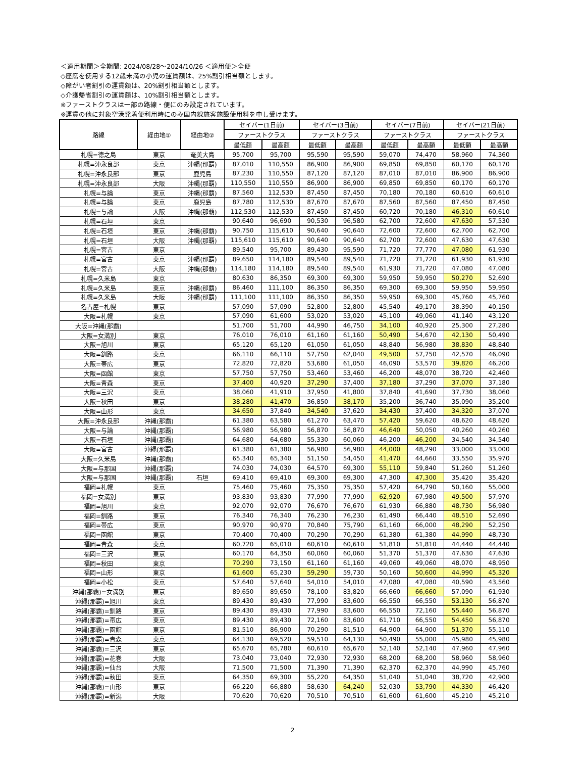＜適用期間＞全期間: 2024/08/28～2024/10/26 ＜適用便＞全便
◇座席を使用する12歳未満の小児の運賃額は、25%割引相当額とします。
◇障がい者割引の運賃額は、20%割引相当額とします。
◇介護帰省割引の運賃額は、10%割引相当額とします。
※ファーストクラスは一部の路線・便にのみ設定されています。
※運賃の他に対象空港発着便利用時にのみ国内線旅客施設使用料を申し受けます。
| 路線 | 経由地① | 経由地② | セイバー(1日前) | | セイバー(3日前) | | セイバー(7日前) | | セイバー(21日前) | |
| --- | --- | --- | --- | --- | --- | --- | --- | --- | --- | --- |
| | | | ファーストクラス | | ファーストクラス | | ファーストクラス | | ファーストクラス | |
| | | | 最低額 | 最高額 | 最低額 | 最高額 | 最低額 | 最高額 | 最低額 | 最高額 |
| 札幌=徳之島 | 東京 | 奄美大島 | 95,700 | 95,700 | 95,590 | 95,590 | 59,070 | 74,470 | 58,960 | 74,360 |
| 札幌=沖永良部 | 東京 | 沖縄(那覇) | 87,010 | 110,550 | 86,900 | 86,900 | 69,850 | 69,850 | 60,170 | 60,170 |
| 札幌=沖永良部 | 東京 | 鹿児島 | 87,230 | 110,550 | 87,120 | 87,120 | 87,010 | 87,010 | 86,900 | 86,900 |
| 札幌=沖永良部 | 大阪 | 沖縄(那覇) | 110,550 | 110,550 | 86,900 | 86,900 | 69,850 | 69,850 | 60,170 | 60,170 |
| 札幌=与論 | 東京 | 沖縄(那覇) | 87,560 | 112,530 | 87,450 | 87,450 | 70,180 | 70,180 | 60,610 | 60,610 |
| 札幌=与論 | 東京 | 鹿児島 | 87,780 | 112,530 | 87,670 | 87,670 | 87,560 | 87,560 | 87,450 | 87,450 |
| 札幌=与論 | 大阪 | 沖縄(那覇) | 112,530 | 112,530 | 87,450 | 87,450 | 60,720 | 70,180 | 46,310 | 60,610 |
| 札幌=石垣 | 東京 | | 90,640 | 96,690 | 90,530 | 96,580 | 62,700 | 72,600 | 47,630 | 57,530 |
| 札幌=石垣 | 東京 | 沖縄(那覇) | 90,750 | 115,610 | 90,640 | 90,640 | 72,600 | 72,600 | 62,700 | 62,700 |
| 札幌=石垣 | 大阪 | 沖縄(那覇) | 115,610 | 115,610 | 90,640 | 90,640 | 62,700 | 72,600 | 47,630 | 47,630 |
| 札幌=宮古 | 東京 | | 89,540 | 95,700 | 89,430 | 95,590 | 71,720 | 77,770 | 47,080 | 61,930 |
| 札幌=宮古 | 東京 | 沖縄(那覇) | 89,650 | 114,180 | 89,540 | 89,540 | 71,720 | 71,720 | 61,930 | 61,930 |
| 札幌=宮古 | 大阪 | 沖縄(那覇) | 114,180 | 114,180 | 89,540 | 89,540 | 61,930 | 71,720 | 47,080 | 47,080 |
| 札幌=久米島 | 東京 | | 80,630 | 86,350 | 69,300 | 69,300 | 59,950 | 59,950 | 50,270 | 52,690 |
| 札幌=久米島 | 東京 | 沖縄(那覇) | 86,460 | 111,100 | 86,350 | 86,350 | 69,300 | 69,300 | 59,950 | 59,950 |
| 札幌=久米島 | 大阪 | 沖縄(那覇) | 111,100 | 111,100 | 86,350 | 86,350 | 59,950 | 69,300 | 45,760 | 45,760 |
| 名古屋=札幌 | 東京 | | 57,090 | 57,090 | 52,800 | 52,800 | 45,540 | 49,170 | 38,390 | 40,150 |
| 大阪=札幌 | 東京 | | 57,090 | 61,600 | 53,020 | 53,020 | 45,100 | 49,060 | 41,140 | 43,120 |
| 大阪=沖縄(那覇) | | | 51,700 | 51,700 | 44,990 | 46,750 | 34,100 | 40,920 | 25,300 | 27,280 |
| 大阪=女満別 | 東京 | | 76,010 | 76,010 | 61,160 | 61,160 | 50,490 | 54,670 | 42,130 | 50,490 |
| 大阪=旭川 | 東京 | | 65,120 | 65,120 | 61,050 | 61,050 | 48,840 | 56,980 | 38,830 | 48,840 |
| 大阪=釧路 | 東京 | | 66,110 | 66,110 | 57,750 | 62,040 | 49,500 | 57,750 | 42,570 | 46,090 |
| 大阪=帯広 | 東京 | | 72,820 | 72,820 | 53,680 | 61,050 | 46,090 | 53,570 | 39,820 | 46,200 |
| 大阪=函館 | 東京 | | 57,750 | 57,750 | 53,460 | 53,460 | 46,200 | 48,070 | 38,720 | 42,460 |
| 大阪=青森 | 東京 | | 37,400 | 40,920 | 37,290 | 37,400 | 37,180 | 37,290 | 37,070 | 37,180 |
| 大阪=三沢 | 東京 | | 38,060 | 41,910 | 37,950 | 41,800 | 37,840 | 41,690 | 37,730 | 38,060 |
| 大阪=秋田 | 東京 | | 38,280 | 41,470 | 36,850 | 38,170 | 35,200 | 36,740 | 35,090 | 35,200 |
| 大阪=山形 | 東京 | | 34,650 | 37,840 | 34,540 | 37,620 | 34,430 | 37,400 | 34,320 | 37,070 |
| 大阪=沖永良部 | 沖縄(那覇) | | 61,380 | 63,580 | 61,270 | 63,470 | 57,420 | 59,620 | 48,620 | 48,620 |
| 大阪=与論 | 沖縄(那覇) | | 56,980 | 56,980 | 56,870 | 56,870 | 46,640 | 50,050 | 40,260 | 40,260 |
| 大阪=石垣 | 沖縄(那覇) | | 64,680 | 64,680 | 55,330 | 60,060 | 46,200 | 46,200 | 34,540 | 34,540 |
| 大阪=宮古 | 沖縄(那覇) | | 61,380 | 61,380 | 56,980 | 56,980 | 44,000 | 48,290 | 33,000 | 33,000 |
| 大阪=久米島 | 沖縄(那覇) | | 65,340 | 65,340 | 51,150 | 54,450 | 41,470 | 44,660 | 33,550 | 35,970 |
| 大阪=与那国 | 沖縄(那覇) | | 74,030 | 74,030 | 64,570 | 69,300 | 55,110 | 59,840 | 51,260 | 51,260 |
| 大阪=与那国 | 沖縄(那覇) | 石垣 | 69,410 | 69,410 | 69,300 | 69,300 | 47,300 | 47,300 | 35,420 | 35,420 |
| 福岡=札幌 | 東京 | | 75,460 | 75,460 | 75,350 | 75,350 | 57,420 | 64,790 | 50,160 | 55,000 |
| 福岡=女満別 | 東京 | | 93,830 | 93,830 | 77,990 | 77,990 | 62,920 | 67,980 | 49,500 | 57,970 |
| 福岡=旭川 | 東京 | | 92,070 | 92,070 | 76,670 | 76,670 | 61,930 | 66,880 | 48,730 | 56,980 |
| 福岡=釧路 | 東京 | | 76,340 | 76,340 | 76,230 | 76,230 | 61,490 | 66,440 | 48,510 | 52,690 |
| 福岡=帯広 | 東京 | | 90,970 | 90,970 | 70,840 | 75,790 | 61,160 | 66,000 | 48,290 | 52,250 |
| 福岡=函館 | 東京 | | 70,400 | 70,400 | 70,290 | 70,290 | 61,380 | 61,380 | 44,990 | 48,730 |
| 福岡=青森 | 東京 | | 60,720 | 65,010 | 60,610 | 60,610 | 51,810 | 51,810 | 44,440 | 44,440 |
| 福岡=三沢 | 東京 | | 60,170 | 64,350 | 60,060 | 60,060 | 51,370 | 51,370 | 47,630 | 47,630 |
| 福岡=秋田 | 東京 | | 70,290 | 73,150 | 61,160 | 61,160 | 49,060 | 49,060 | 48,070 | 48,950 |
| 福岡=山形 | 東京 | | 61,600 | 65,230 | 59,290 | 59,730 | 50,160 | 50,600 | 44,990 | 45,320 |
| 福岡=小松 | 東京 | | 57,640 | 57,640 | 54,010 | 54,010 | 47,080 | 47,080 | 40,590 | 43,560 |
| 沖縄(那覇)=女満別 | 東京 | | 89,650 | 89,650 | 78,100 | 83,820 | 66,660 | 66,660 | 57,090 | 61,930 |
| 沖縄(那覇)=旭川 | 東京 | | 89,430 | 89,430 | 77,990 | 83,600 | 66,550 | 66,550 | 53,130 | 56,870 |
| 沖縄(那覇)=釧路 | 東京 | | 89,430 | 89,430 | 77,990 | 83,600 | 66,550 | 72,160 | 55,440 | 56,870 |
| 沖縄(那覇)=帯広 | 東京 | | 89,430 | 89,430 | 72,160 | 83,600 | 61,710 | 66,550 | 54,450 | 56,870 |
| 沖縄(那覇)=函館 | 東京 | | 81,510 | 86,900 | 70,290 | 81,510 | 64,900 | 64,900 | 51,370 | 55,110 |
| 沖縄(那覇)=青森 | 東京 | | 64,130 | 69,520 | 59,510 | 64,130 | 50,490 | 55,000 | 45,980 | 45,980 |
| 沖縄(那覇)=三沢 | 東京 | | 65,670 | 65,780 | 60,610 | 65,670 | 52,140 | 52,140 | 47,960 | 47,960 |
| 沖縄(那覇)=花巻 | 大阪 | | 73,040 | 73,040 | 72,930 | 72,930 | 68,200 | 68,200 | 58,960 | 58,960 |
| 沖縄(那覇)=仙台 | 大阪 | | 71,500 | 71,500 | 71,390 | 71,390 | 62,370 | 62,370 | 44,990 | 45,760 |
| 沖縄(那覇)=秋田 | 東京 | | 64,350 | 69,300 | 55,220 | 64,350 | 51,040 | 51,040 | 38,720 | 42,900 |
| 沖縄(那覇)=山形 | 東京 | | 66,220 | 66,880 | 58,630 | 64,240 | 52,030 | 53,790 | 44,330 | 46,420 |
| 沖縄(那覇)=新潟 | 大阪 | | 70,620 | 70,620 | 70,510 | 70,510 | 61,600 | 61,600 | 45,210 | 45,210 |
2